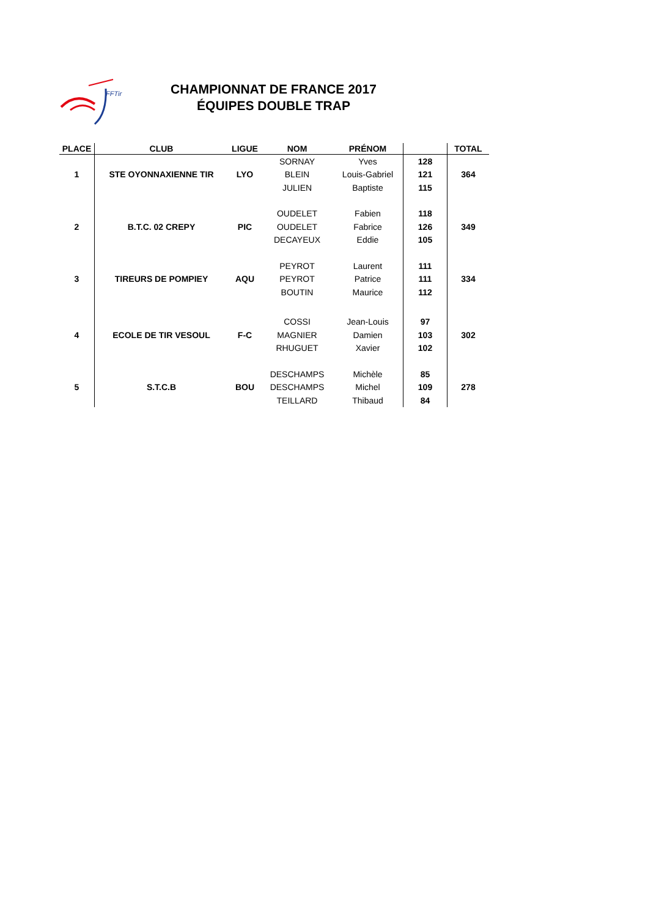FFTir
CHAMPIONNAT DE FRANCE 2017
ÉQUIPES DOUBLE TRAP
| PLACE | CLUB | LIGUE | NOM | PRÉNOM | | TOTAL |
| --- | --- | --- | --- | --- | --- | --- |
| | | | SORNAY | Yves | 128 | |
| 1 | STE OYONNAXIENNE TIR | LYO | BLEIN | Louis-Gabriel | 121 | 364 |
| | | | JULIEN | Baptiste | 115 | |
| | | | OUDELET | Fabien | 118 | |
| 2 | B.T.C. 02 CREPY | PIC | OUDELET | Fabrice | 126 | 349 |
| | | | DECAYEUX | Eddie | 105 | |
| | | | PEYROT | Laurent | 111 | |
| 3 | TIREURS DE POMPIEY | AQU | PEYROT | Patrice | 111 | 334 |
| | | | BOUTIN | Maurice | 112 | |
| | | | COSSI | Jean-Louis | 97 | |
| 4 | ECOLE DE TIR VESOUL | F-C | MAGNIER | Damien | 103 | 302 |
| | | | RHUGUET | Xavier | 102 | |
| | | | DESCHAMPS | Michèle | 85 | |
| 5 | S.T.C.B | BOU | DESCHAMPS | Michel | 109 | 278 |
| | | | TEILLARD | Thibaud | 84 | |